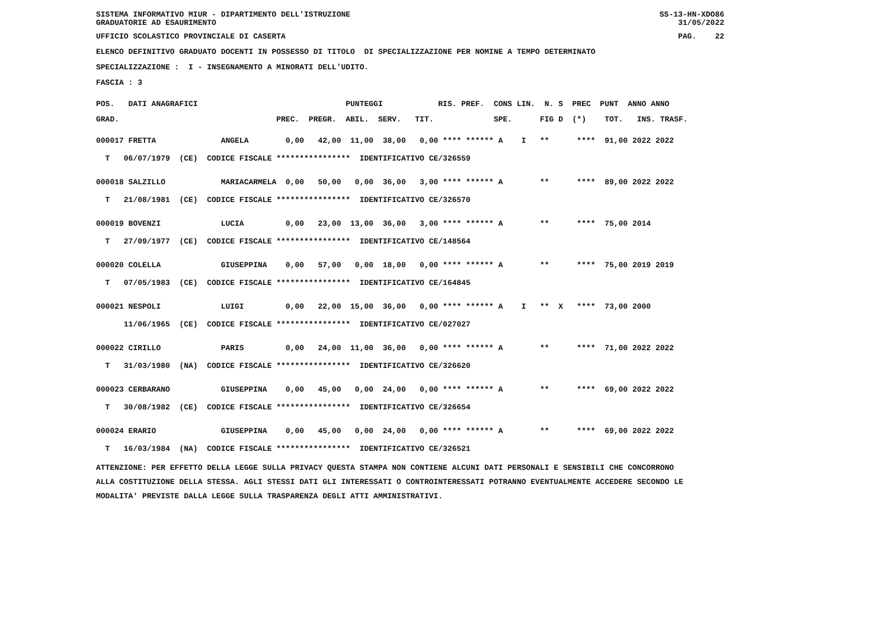SISTEMA INFORMATIVO MIUR - DIPARTIMENTO DELL'ISTRUZIONE GRADUATORIE AD ESAURIMENTO
SS-13-HN-XDO86 31/05/2022
UFFICIO SCOLASTICO PROVINCIALE DI CASERTA
PAG. 22
ELENCO DEFINITIVO GRADUATO DOCENTI IN POSSESSO DI TITOLO DI SPECIALIZZAZIONE PER NOMINE A TEMPO DETERMINATO
SPECIALIZZAZIONE : I - INSEGNAMENTO A MINORATI DELL'UDITO.
FASCIA : 3
POS. DATI ANAGRAFICI PUNTEGGI RIS. PREF. CONS LIN. N. S PREC PUNT ANNO ANNO
GRAD. PREC. PREGR. ABIL. SERV. TIT. SPE. FIG D (*) TOT. INS. TRASF.
000017 FRETTA ANGELA 0,00 42,00 11,00 38,00 0,00 **** ****** A I ** **** 91,00 2022 2022
T 06/07/1979 (CE) CODICE FISCALE **************** IDENTIFICATIVO CE/326559
000018 SALZILLO MARIACARMELA 0,00 50,00 0,00 36,00 3,00 **** ****** A ** **** 89,00 2022 2022
T 21/08/1981 (CE) CODICE FISCALE **************** IDENTIFICATIVO CE/326570
000019 BOVENZI LUCIA 0,00 23,00 13,00 36,00 3,00 **** ****** A ** **** 75,00 2014
T 27/09/1977 (CE) CODICE FISCALE **************** IDENTIFICATIVO CE/148564
000020 COLELLA GIUSEPPINA 0,00 57,00 0,00 18,00 0,00 **** ****** A ** **** 75,00 2019 2019
T 07/05/1983 (CE) CODICE FISCALE **************** IDENTIFICATIVO CE/164845
000021 NESPOLI LUIGI 0,00 22,00 15,00 36,00 0,00 **** ****** A I ** X **** 73,00 2000
11/06/1965 (CE) CODICE FISCALE **************** IDENTIFICATIVO CE/027027
000022 CIRILLO PARIS 0,00 24,00 11,00 36,00 0,00 **** ****** A ** **** 71,00 2022 2022
T 31/03/1980 (NA) CODICE FISCALE **************** IDENTIFICATIVO CE/326620
000023 CERBARANO GIUSEPPINA 0,00 45,00 0,00 24,00 0,00 **** ****** A ** **** 69,00 2022 2022
T 30/08/1982 (CE) CODICE FISCALE **************** IDENTIFICATIVO CE/326654
000024 ERARIO GIUSEPPINA 0,00 45,00 0,00 24,00 0,00 **** ****** A ** **** 69,00 2022 2022
T 16/03/1984 (NA) CODICE FISCALE **************** IDENTIFICATIVO CE/326521
ATTENZIONE: PER EFFETTO DELLA LEGGE SULLA PRIVACY QUESTA STAMPA NON CONTIENE ALCUNI DATI PERSONALI E SENSIBILI CHE CONCORRONO ALLA COSTITUZIONE DELLA STESSA. AGLI STESSI DATI GLI INTERESSATI O CONTROINTERESSATI POTRANNO EVENTUALMENTE ACCEDERE SECONDO LE MODALITA' PREVISTE DALLA LEGGE SULLA TRASPARENZA DEGLI ATTI AMMINISTRATIVI.